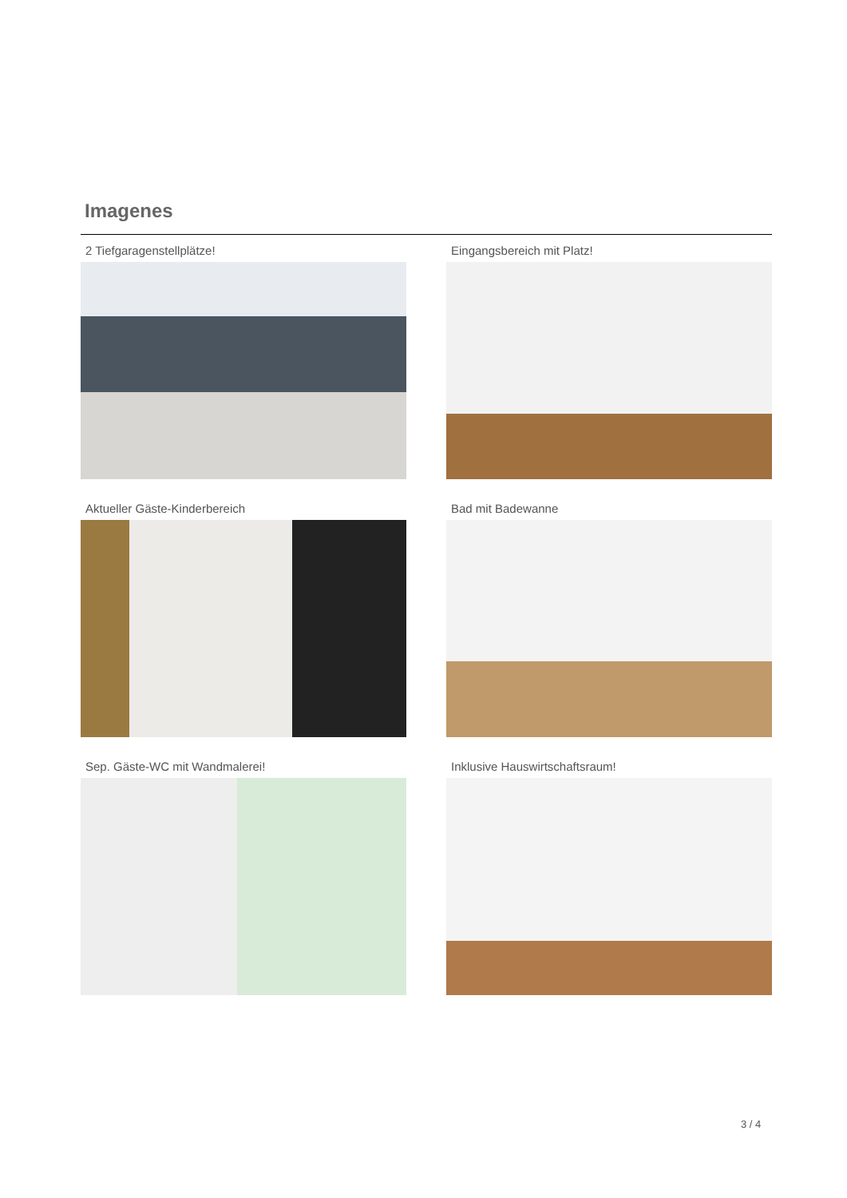Imagenes
2 Tiefgaragenstellplätze!
Eingangsbereich mit Platz!
Aktueller Gäste-Kinderbereich
Bad mit Badewanne
Sep. Gäste-WC mit Wandmalerei!
Inklusive Hauswirtschaftsraum!
3 / 4